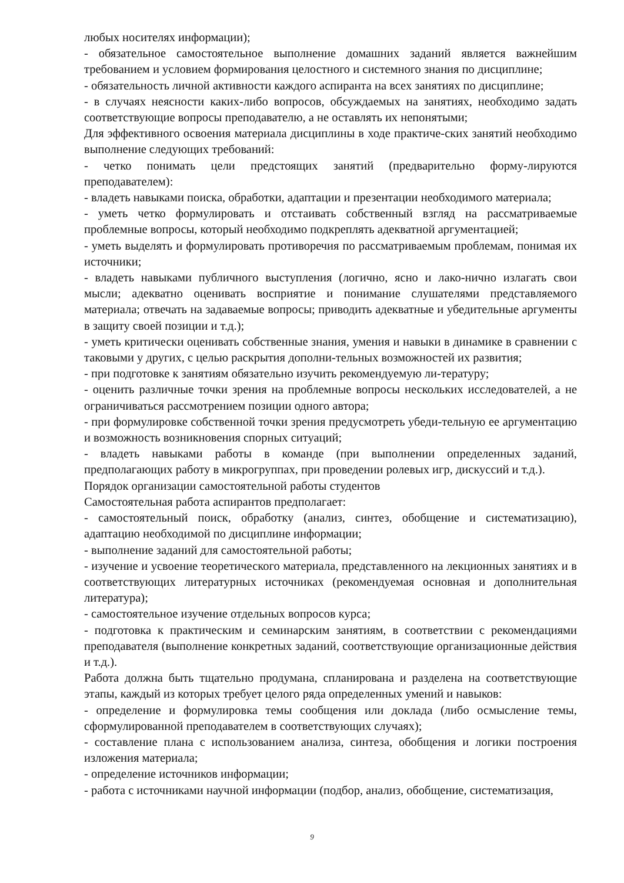любых носителях информации);
- обязательное самостоятельное выполнение домашних заданий является важнейшим требованием и условием формирования целостного и системного знания по дисциплине;
- обязательность личной активности каждого аспиранта на всех занятиях по дисциплине;
- в случаях неясности каких-либо вопросов, обсуждаемых на занятиях, необходимо задать соответствующие вопросы преподавателю, а не оставлять их непонятыми;
Для эффективного освоения материала дисциплины в ходе практиче-ских занятий необходимо выполнение следующих требований:
- четко понимать цели предстоящих занятий (предварительно форму-лируются преподавателем):
- владеть навыками поиска, обработки, адаптации и презентации необходимого материала;
- уметь четко формулировать и отстаивать собственный взгляд на рассматриваемые проблемные вопросы, который необходимо подкреплять адекватной аргументацией;
- уметь выделять и формулировать противоречия по рассматриваемым проблемам, понимая их источники;
- владеть навыками публичного выступления (логично, ясно и лако-нично излагать свои мысли; адекватно оценивать восприятие и понимание слушателями представляемого материала; отвечать на задаваемые вопросы; приводить адекватные и убедительные аргументы в защиту своей позиции и т.д.);
- уметь критически оценивать собственные знания, умения и навыки в динамике в сравнении с таковыми у других, с целью раскрытия дополни-тельных возможностей их развития;
- при подготовке к занятиям обязательно изучить рекомендуемую ли-тературу;
- оценить различные точки зрения на проблемные вопросы нескольких исследователей, а не ограничиваться рассмотрением позиции одного автора;
- при формулировке собственной точки зрения предусмотреть убеди-тельную ее аргументацию и возможность возникновения спорных ситуаций;
- владеть навыками работы в команде (при выполнении определенных заданий, предполагающих работу в микрогруппах, при проведении ролевых игр, дискуссий и т.д.).
Порядок организации самостоятельной работы студентов
Самостоятельная работа аспирантов предполагает:
- самостоятельный поиск, обработку (анализ, синтез, обобщение и систематизацию), адаптацию необходимой по дисциплине информации;
- выполнение заданий для самостоятельной работы;
- изучение и усвоение теоретического материала, представленного на лекционных занятиях и в соответствующих литературных источниках (рекомендуемая основная и дополнительная литература);
- самостоятельное изучение отдельных вопросов курса;
- подготовка к практическим и семинарским занятиям, в соответствии с рекомендациями преподавателя (выполнение конкретных заданий, соответствующие организационные действия и т.д.).
Работа должна быть тщательно продумана, спланирована и разделена на соответствующие этапы, каждый из которых требует целого ряда определенных умений и навыков:
- определение и формулировка темы сообщения или доклада (либо осмысление темы, сформулированной преподавателем в соответствующих случаях);
- составление плана с использованием анализа, синтеза, обобщения и логики построения изложения материала;
- определение источников информации;
- работа с источниками научной информации (подбор, анализ, обобщение, систематизация,
9